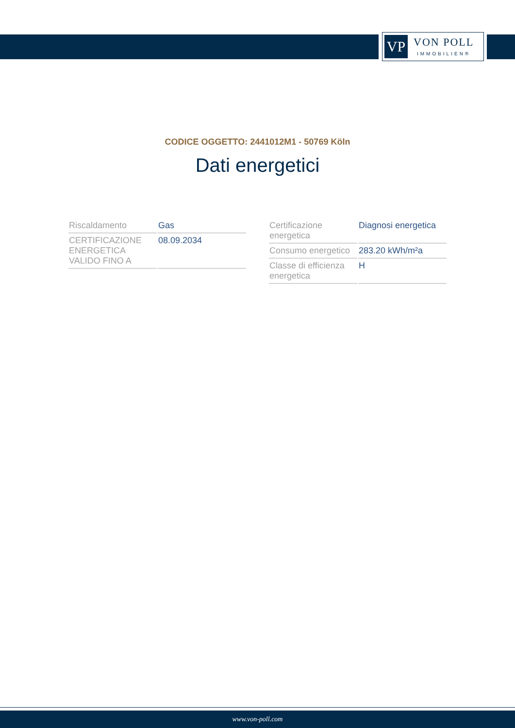VP
VON POLL
IMMOBILIEN®
CODICE OGGETTO: 2441012M1 - 50769 Köln
Dati energetici
| Riscaldamento | Gas |
| CERTIFICAZIONE ENERGETICA VALIDO FINO A | 08.09.2034 |
| Certificazione energetica | Diagnosi energetica |
| Consumo energetico | 283.20 kWh/m²a |
| Classe di efficienza energetica | H |
www.von-poll.com